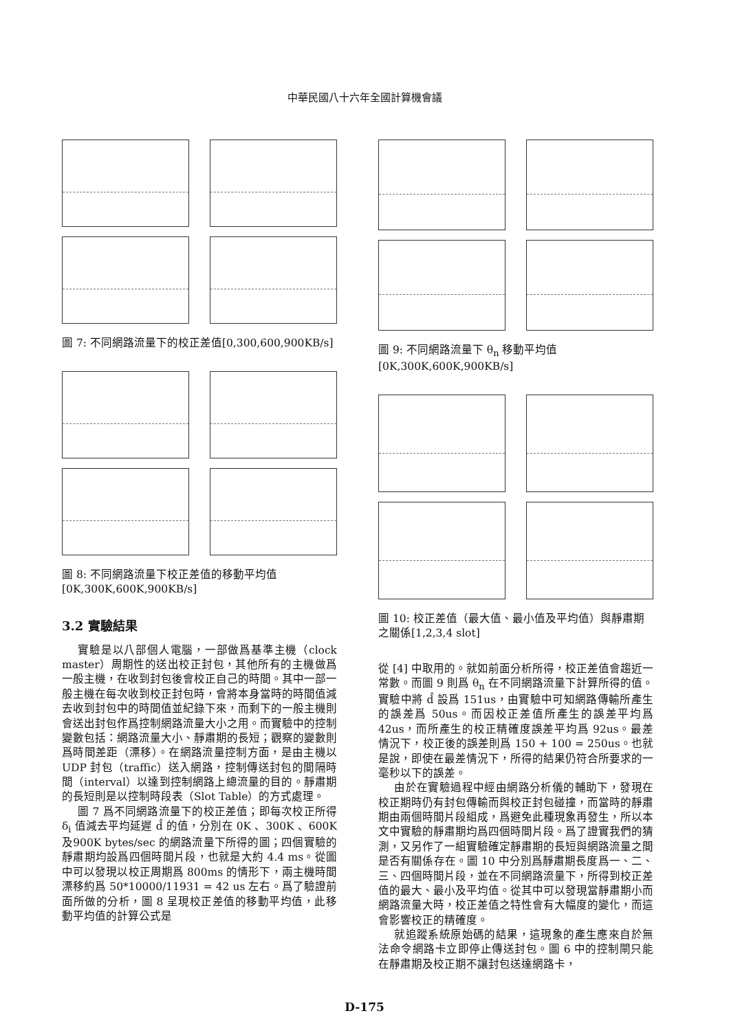中華民國八十六年全國計算機會議
圖 7: 不同網路流量下的校正差值[0,300,600,900KB/s]
圖 8: 不同網路流量下校正差值的移動平均值[0K,300K,600K,900KB/s]
3.2 實驗結果
實驗是以八部個人電腦，一部做爲基準主機（clock master）周期性的送出校正封包，其他所有的主機做爲一般主機，在收到封包後會校正自己的時間。其中一部一般主機在每次收到校正封包時，會將本身當時的時間值減去收到封包中的時間值並紀錄下來，而剩下的一般主機則會送出封包作爲控制網路流量大小之用。而實驗中的控制變數包括：網路流量大小、靜肅期的長短；觀察的變數則爲時間差距（漂移）。在網路流量控制方面，是由主機以 UDP 封包（traffic）送入網路，控制傳送封包的間隔時間（interval）以達到控制網路上總流量的目的。靜肅期的長短則是以控制時段表（Slot Table）的方式處理。
圖 7 爲不同網路流量下的校正差值；即每次校正所得 δ<sub>i</sub> 值減去平均延遲 d̂ 的值，分別在 0K 、300K 、600K 及900K bytes/sec 的網路流量下所得的圖；四個實驗的靜肅期均設爲四個時間片段，也就是大約 4.4 ms。從圖中可以發現以校正周期爲 800ms 的情形下，兩主機時間漂移約爲 50*10000/11931 = 42 us 左右。爲了驗證前面所做的分析，圖 8 呈現校正差值的移動平均值，此移動平均值的計算公式是
圖 9: 不同網路流量下 θ<sub>n</sub> 移動平均值[0K,300K,600K,900KB/s]
圖 10: 校正差值（最大值、最小值及平均值）與靜肅期之關係[1,2,3,4 slot]
從 [4] 中取用的。就如前面分析所得，校正差值會趨近一常數。而圖 9 則爲 θ<sub>n</sub> 在不同網路流量下計算所得的值。實驗中將 d̂ 設爲 151us，由實驗中可知網路傳輸所產生的誤差爲 50us。而因校正差值所產生的誤差平均爲 42us，而所產生的校正精確度誤差平均爲 92us。最差情況下，校正後的誤差則爲 150 + 100 = 250us。也就是說，即使在最差情況下，所得的結果仍符合所要求的一毫秒以下的誤差。
由於在實驗過程中經由網路分析儀的輔助下，發現在校正期時仍有封包傳輸而與校正封包碰撞，而當時的靜肅期由兩個時間片段組成，爲避免此種現象再發生，所以本文中實驗的靜肅期均爲四個時間片段。爲了證實我們的猜測，又另作了一組實驗確定靜肅期的長短與網路流量之間是否有關係存在。圖 10 中分別爲靜肅期長度爲一、二、三、四個時間片段，並在不同網路流量下，所得到校正差值的最大、最小及平均值。從其中可以發現當靜肅期小而網路流量大時，校正差值之特性會有大幅度的變化，而這會影響校正的精確度。
就追蹤系統原始碼的結果，這現象的產生應來自於無法命令網路卡立即停止傳送封包。圖 6 中的控制閘只能在靜肅期及校正期不讓封包送達網路卡，
D-175